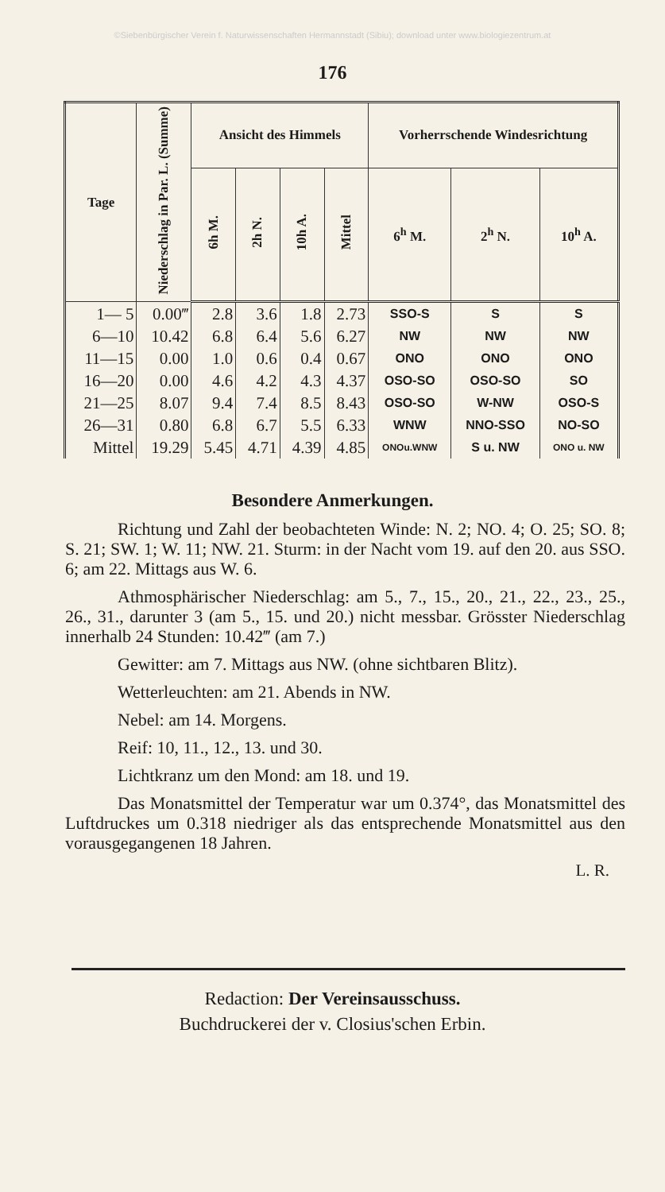©Siebenbürgischer Verein f. Naturwissenschaften Hermannstadt (Sibiu); download unter www.biologiezentrum.at
176
| Tage | Niederschlag in Par. L. (Summe) | Ansicht des Himmels | | | | Vorherrschende Windesrichtung | | |
| --- | --- | --- | --- | --- | --- | --- | --- | --- |
| | | 6h M. | 2h N. | 10h A. | Mittel | 6<sup>h</sup> M. | 2<sup>h</sup> N. | 10<sup>h</sup> A. |
| 1— 5 | 0.00‴ | 2.8 | 3.6 | 1.8 | 2.73 | SSO-S | S | S |
| 6—10 | 10.42 | 6.8 | 6.4 | 5.6 | 6.27 | NW | NW | NW |
| 11—15 | 0.00 | 1.0 | 0.6 | 0.4 | 0.67 | ONO | ONO | ONO |
| 16—20 | 0.00 | 4.6 | 4.2 | 4.3 | 4.37 | OSO-SO | OSO-SO | SO |
| 21—25 | 8.07 | 9.4 | 7.4 | 8.5 | 8.43 | OSO-SO | W-NW | OSO-S |
| 26—31 | 0.80 | 6.8 | 6.7 | 5.5 | 6.33 | WNW | NNO-SSO | NO-SO |
| Mittel | 19.29 | 5.45 | 4.71 | 4.39 | 4.85 | ONOu.WNW | S u. NW | ONO u. NW |
Besondere Anmerkungen.
Richtung und Zahl der beobachteten Winde: N. 2; NO. 4; O. 25; SO. 8; S. 21; SW. 1; W. 11; NW. 21. Sturm: in der Nacht vom 19. auf den 20. aus SSO. 6; am 22. Mittags aus W. 6.
Athmosphärischer Niederschlag: am 5., 7., 15., 20., 21., 22., 23., 25., 26., 31., darunter 3 (am 5., 15. und 20.) nicht messbar. Grösster Niederschlag innerhalb 24 Stunden: 10.42‴ (am 7.)
Gewitter: am 7. Mittags aus NW. (ohne sichtbaren Blitz).
Wetterleuchten: am 21. Abends in NW.
Nebel: am 14. Morgens.
Reif: 10, 11., 12., 13. und 30.
Lichtkranz um den Mond: am 18. und 19.
Das Monatsmittel der Temperatur war um 0.374°, das Monatsmittel des Luftdruckes um 0.318 niedriger als das entsprechende Monatsmittel aus den vorausgegangenen 18 Jahren.
L. R.
Redaction: Der Vereinsausschuss.
Buchdruckerei der v. Closius'schen Erbin.